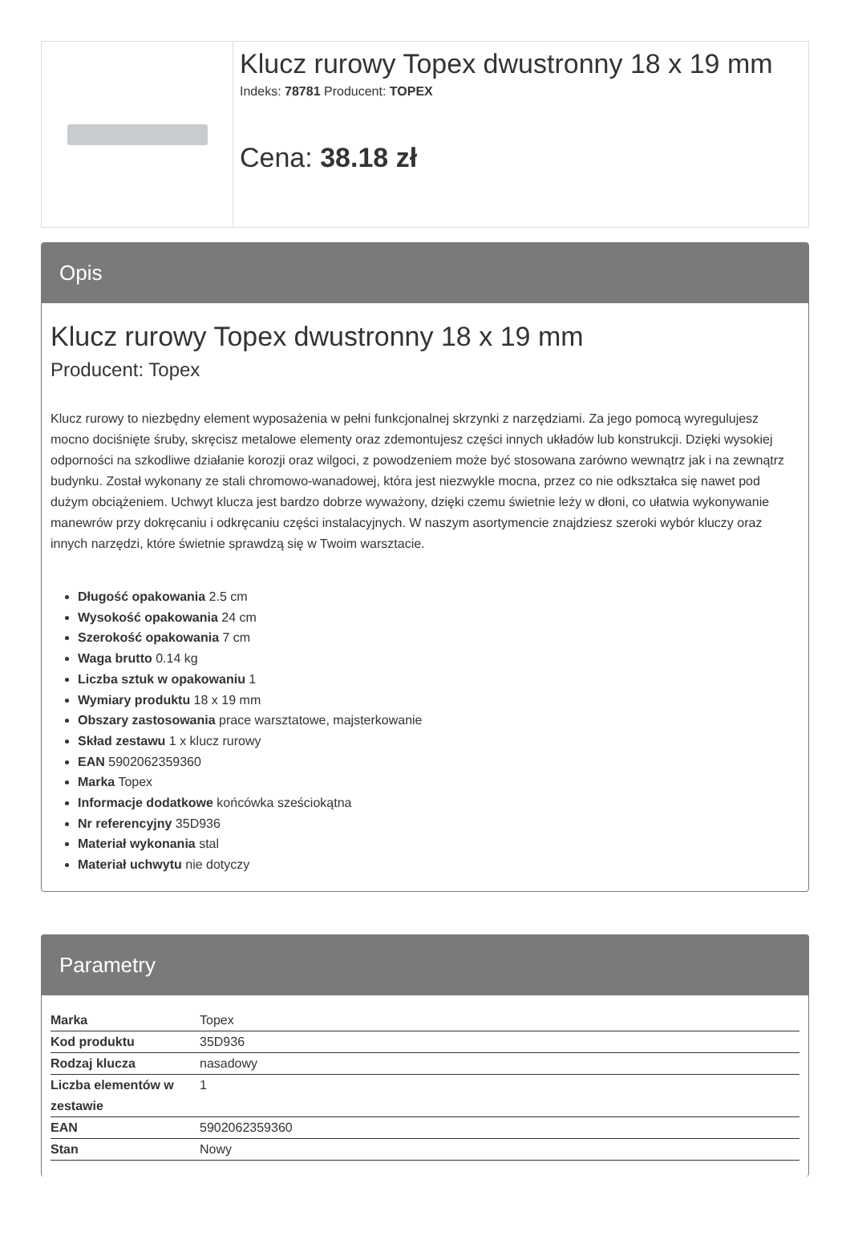Klucz rurowy Topex dwustronny 18 x 19 mm
Indeks: 78781 Producent: TOPEX
Cena: 38.18 zł
Opis
Klucz rurowy Topex dwustronny 18 x 19 mm
Producent: Topex
Klucz rurowy to niezbędny element wyposażenia w pełni funkcjonalnej skrzynki z narzędziami. Za jego pomocą wyregulujesz mocno dociśnięte śruby, skręcisz metalowe elementy oraz zdemontujesz części innych układów lub konstrukcji. Dzięki wysokiej odporności na szkodliwe działanie korozji oraz wilgoci, z powodzeniem może być stosowana zarówno wewnątrz jak i na zewnątrz budynku. Został wykonany ze stali chromowo-wanadowej, która jest niezwykle mocna, przez co nie odkształca się nawet pod dużym obciążeniem. Uchwyt klucza jest bardzo dobrze wyważony, dzięki czemu świetnie leży w dłoni, co ułatwia wykonywanie manewrów przy dokręcaniu i odkręcaniu części instalacyjnych. W naszym asortymencie znajdziesz szeroki wybór kluczy oraz innych narzędzi, które świetnie sprawdzą się w Twoim warsztacie.
Długość opakowania 2.5 cm
Wysokość opakowania 24 cm
Szerokość opakowania 7 cm
Waga brutto 0.14 kg
Liczba sztuk w opakowaniu 1
Wymiary produktu 18 x 19 mm
Obszary zastosowania prace warsztatowe, majsterkowanie
Skład zestawu 1 x klucz rurowy
EAN 5902062359360
Marka Topex
Informacje dodatkowe końcówka sześciokątna
Nr referencyjny 35D936
Materiał wykonania stal
Materiał uchwytu nie dotyczy
Parametry
| Marka | Topex |
| Kod produktu | 35D936 |
| Rodzaj klucza | nasadowy |
| Liczba elementów w zestawie | 1 |
| EAN | 5902062359360 |
| Stan | Nowy |